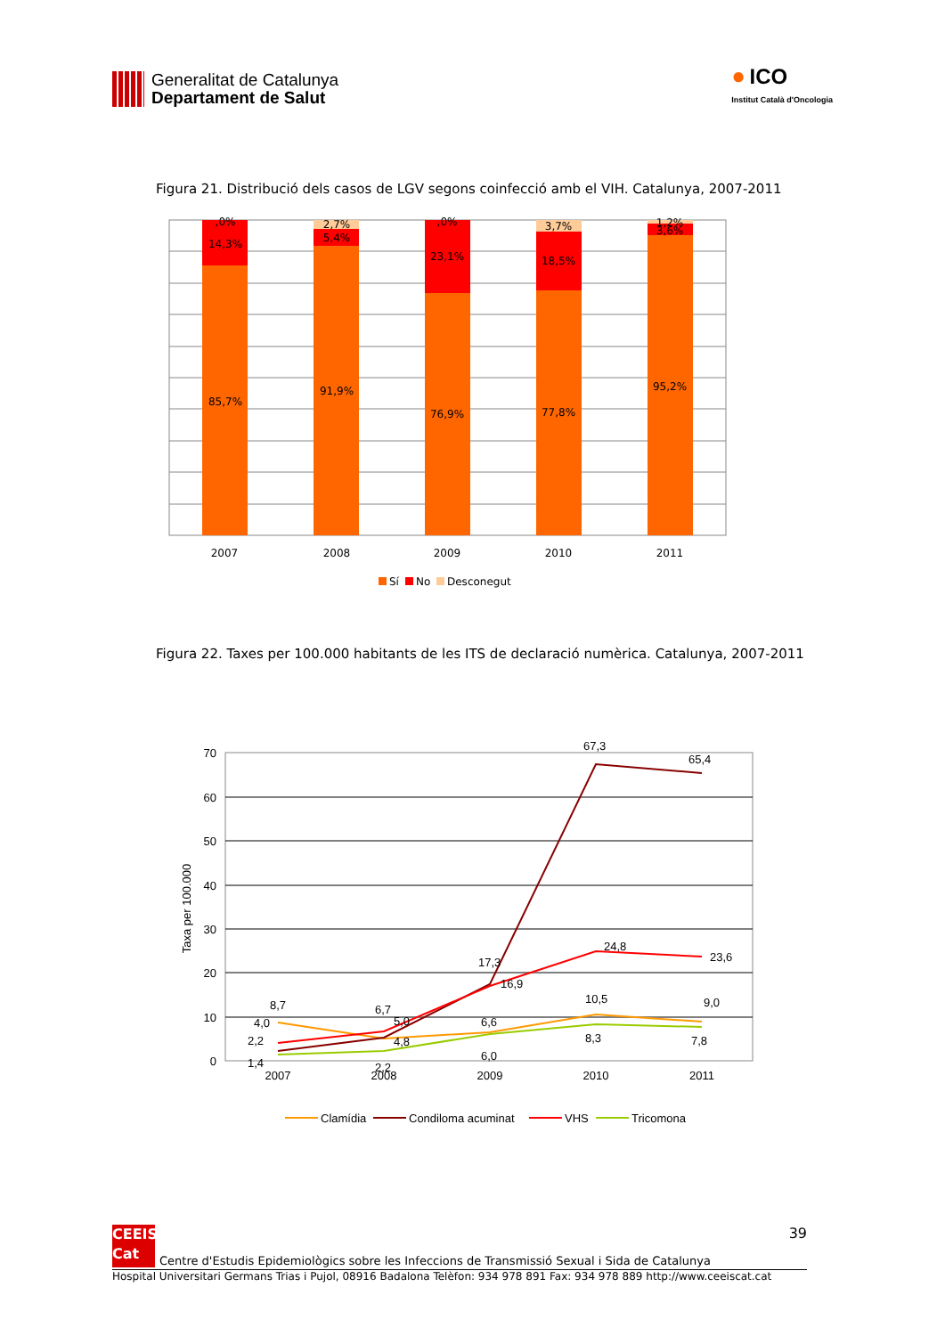Generalitat de Catalunya
Departament de Salut
● ICO
Institut Català d'Oncologia
Figura 21. Distribució dels casos de LGV segons coinfecció amb el VIH. Catalunya, 2007-2011
,0%
14,3%
85,7%
2,7%
5,4%
91,9%
,0%
23,1%
76,9%
3,7%
18,5%
77,8%
1,2%
3,6%
95,2%
2007
2008
2009
2010
2011
Sí
No
Desconegut
Figura 22. Taxes per 100.000 habitants de les ITS de declaració numèrica. Catalunya, 2007-2011
70
60
50
40
30
20
10
0
Taxa per 100.000
8,7
4,0
2,2
1,4
6,7
5,0
4,8
2,2
17,3
16,9
6,6
6,0
67,3
24,8
10,5
8,3
65,4
23,6
9,0
7,8
2007
2008
2009
2010
2011
Clamídia
Condiloma acuminat
VHS
Tricomona
CEEIS
Cat
Centre d'Estudis Epidemiològics sobre les Infeccions de Transmissió Sexual i Sida de Catalunya
39
Hospital Universitari Germans Trias i Pujol, 08916 Badalona Telèfon: 934 978 891 Fax: 934 978 889 http://www.ceeiscat.cat